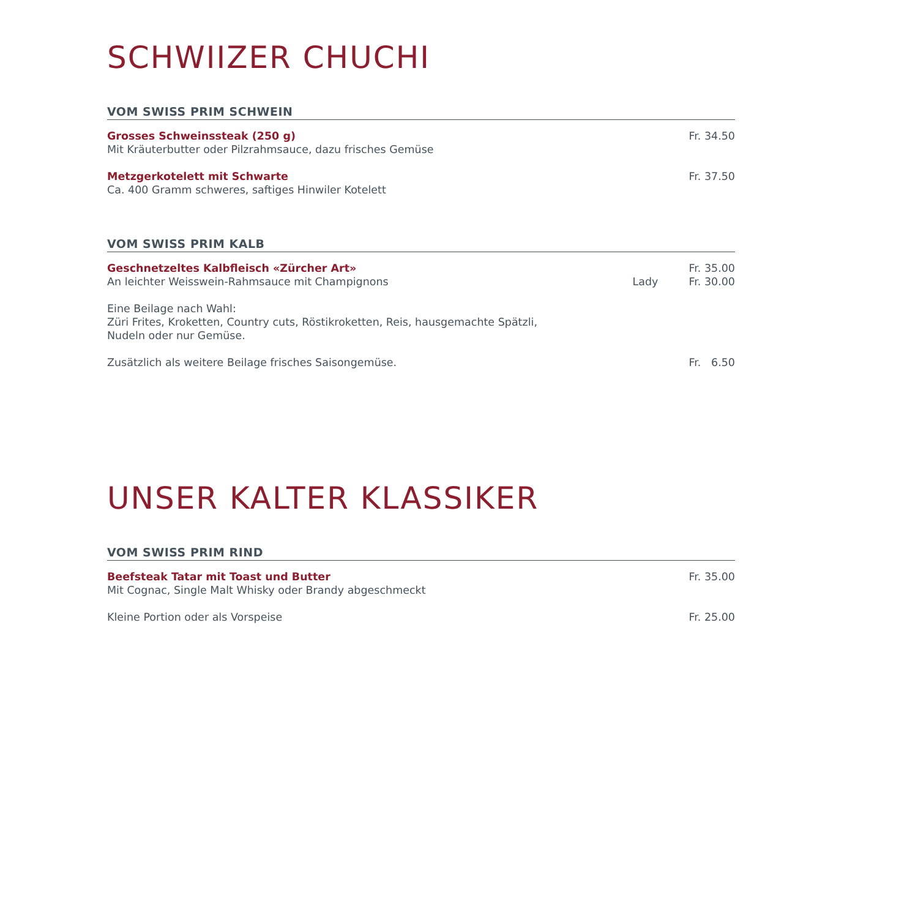SCHWIIZER CHUCHI
VOM SWISS PRIM SCHWEIN
Grosses Schweinssteak (250 g) Fr. 34.50
Mit Kräuterbutter oder Pilzrahmsauce, dazu frisches Gemüse
Metzgerkotelett mit Schwarte Fr. 37.50
Ca. 400 Gramm schweres, saftiges Hinwiler Kotelett
VOM SWISS PRIM KALB
Geschnetzeltes Kalbfleisch «Zürcher Art» Fr. 35.00
An leichter Weisswein-Rahmsauce mit Champignons Lady Fr. 30.00
Eine Beilage nach Wahl:
Züri Frites, Kroketten, Country cuts, Röstikroketten, Reis, hausgemachte Spätzli,
Nudeln oder nur Gemüse.
Zusätzlich als weitere Beilage frisches Saisongemüse. Fr. 6.50
UNSER KALTER KLASSIKER
VOM SWISS PRIM RIND
Beefsteak Tatar mit Toast und Butter Fr. 35.00
Mit Cognac, Single Malt Whisky oder Brandy abgeschmeckt
Kleine Portion oder als Vorspeise Fr. 25.00